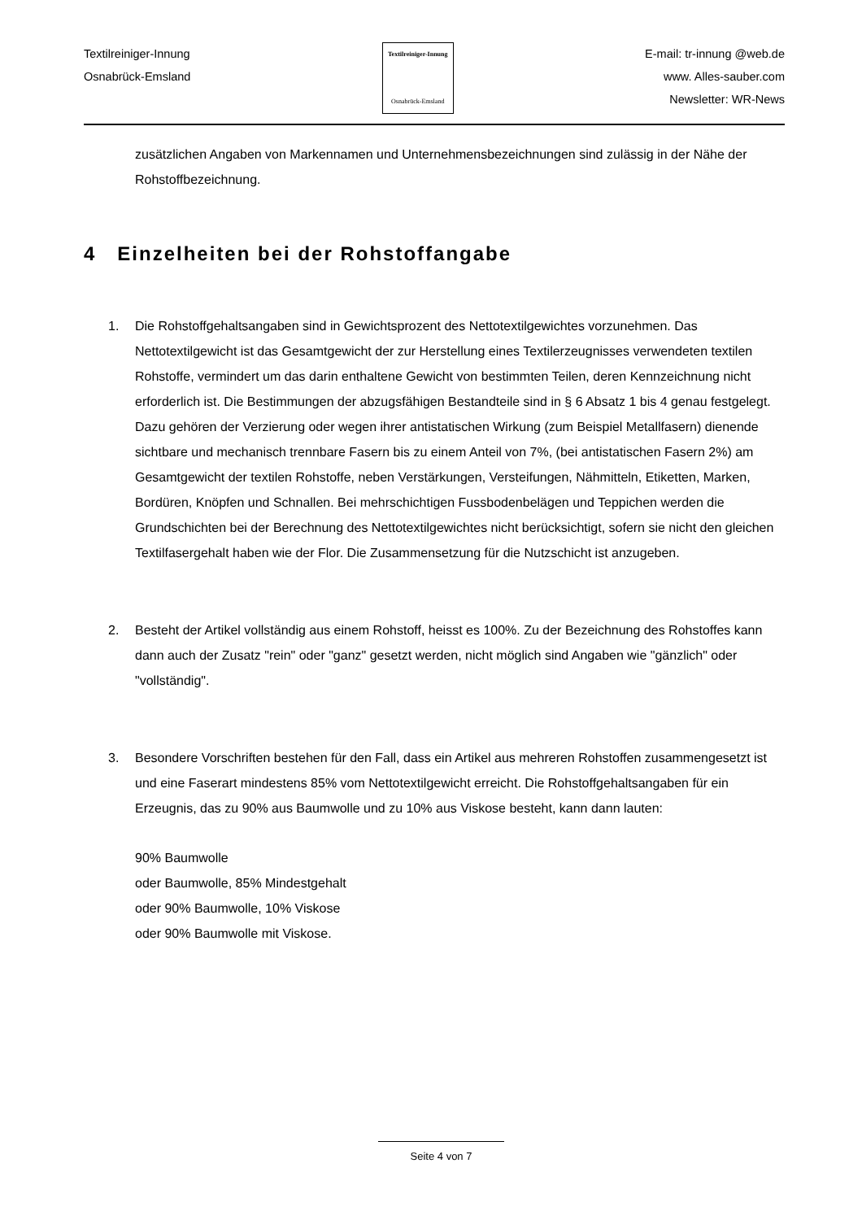Textilreiniger-Innung
Osnabrück-Emsland
Textilreiniger-Innung
Osnabrück-Emsland
E-mail: tr-innung @web.de
www. Alles-sauber.com
Newsletter: WR-News
zusätzlichen Angaben von Markennamen und Unternehmensbezeichnungen sind zulässig in der Nähe der Rohstoffbezeichnung.
4 Einzelheiten bei der Rohstoffangabe
1. Die Rohstoffgehaltsangaben sind in Gewichtsprozent des Nettotextilgewichtes vorzunehmen. Das Nettotextilgewicht ist das Gesamtgewicht der zur Herstellung eines Textilerzeugnisses verwendeten textilen Rohstoffe, vermindert um das darin enthaltene Gewicht von bestimmten Teilen, deren Kennzeichnung nicht erforderlich ist. Die Bestimmungen der abzugsfähigen Bestandteile sind in § 6 Absatz 1 bis 4 genau festgelegt. Dazu gehören der Verzierung oder wegen ihrer antistatischen Wirkung (zum Beispiel Metallfasern) dienende sichtbare und mechanisch trennbare Fasern bis zu einem Anteil von 7%, (bei antistatischen Fasern 2%) am Gesamtgewicht der textilen Rohstoffe, neben Verstärkungen, Versteifungen, Nähmitteln, Etiketten, Marken, Bordüren, Knöpfen und Schnallen. Bei mehrschichtigen Fussbodenbelägen und Teppichen werden die Grundschichten bei der Berechnung des Nettotextilgewichtes nicht berücksichtigt, sofern sie nicht den gleichen Textilfasergehalt haben wie der Flor. Die Zusammensetzung für die Nutzschicht ist anzugeben.
2. Besteht der Artikel vollständig aus einem Rohstoff, heisst es 100%. Zu der Bezeichnung des Rohstoffes kann dann auch der Zusatz "rein" oder "ganz" gesetzt werden, nicht möglich sind Angaben wie "gänzlich" oder "vollständig".
3. Besondere Vorschriften bestehen für den Fall, dass ein Artikel aus mehreren Rohstoffen zusammengesetzt ist und eine Faserart mindestens 85% vom Nettotextilgewicht erreicht. Die Rohstoffgehaltsangaben für ein Erzeugnis, das zu 90% aus Baumwolle und zu 10% aus Viskose besteht, kann dann lauten:
90% Baumwolle
oder Baumwolle, 85% Mindestgehalt
oder 90% Baumwolle, 10% Viskose
oder 90% Baumwolle mit Viskose.
Seite 4 von 7